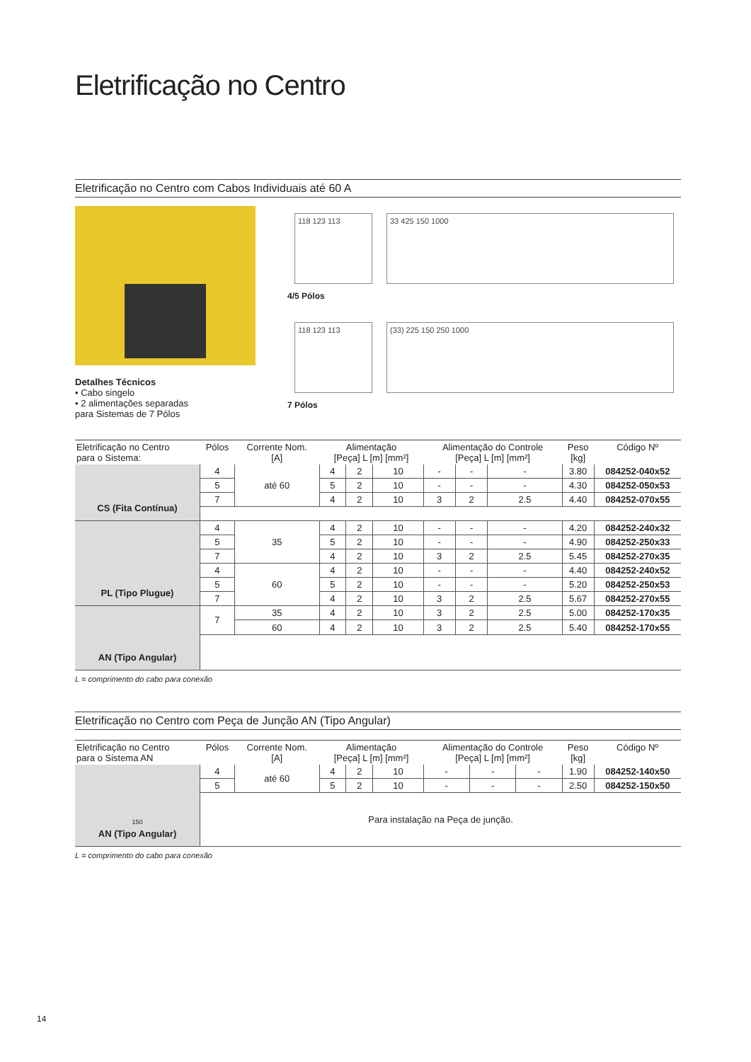Eletrificação no Centro
Eletrificação no Centro com Cabos Individuais até 60 A
Detalhes Técnicos
• Cabo singelo
• 2 alimentações separadas
para Sistemas de 7 Pólos
118 123 113 33 425 150 1000
4/5 Pólos
118 123 113 (33) 225 150 250 1000
7 Pólos
| Eletrificação no Centro para o Sistema: | Pólos | Corrente Nom. [A] | Alimentação [Peça] L [m] [mm²] | | | Alimentação do Controle [Peça] L [m] [mm²] | | | Peso [kg] | Código Nº |
| --- | --- | --- | --- | --- | --- | --- | --- | --- | --- | --- |
| CS (Fita Contínua) | 4 | até 60 | 4 | 2 | 10 | - | - | - | 3.80 | 084252-040x52 |
| | 5 | | 5 | 2 | 10 | - | - | - | 4.30 | 084252-050x53 |
| | 7 | | 4 | 2 | 10 | 3 | 2 | 2.5 | 4.40 | 084252-070x55 |
| PL (Tipo Plugue) | 4 | 35 | 4 | 2 | 10 | - | - | - | 4.20 | 084252-240x32 |
| | 5 | | 5 | 2 | 10 | - | - | - | 4.90 | 084252-250x33 |
| | 7 | | 4 | 2 | 10 | 3 | 2 | 2.5 | 5.45 | 084252-270x35 |
| | 4 | 60 | 4 | 2 | 10 | - | - | - | 4.40 | 084252-240x52 |
| | 5 | | 5 | 2 | 10 | - | - | - | 5.20 | 084252-250x53 |
| | 7 | | 4 | 2 | 10 | 3 | 2 | 2.5 | 5.67 | 084252-270x55 |
| AN (Tipo Angular) | 7 | 35 | 4 | 2 | 10 | 3 | 2 | 2.5 | 5.00 | 084252-170x35 |
| | | 60 | 4 | 2 | 10 | 3 | 2 | 2.5 | 5.40 | 084252-170x55 |
L = comprimento do cabo para conexão
Eletrificação no Centro com Peça de Junção AN (Tipo Angular)
| Eletrificação no Centro para o Sistema AN | Pólos | Corrente Nom. [A] | Alimentação [Peça] L [m] [mm²] | | | Alimentação do Controle [Peça] L [m] [mm²] | | | Peso [kg] | Código Nº |
| --- | --- | --- | --- | --- | --- | --- | --- | --- | --- | --- |
| 150 AN (Tipo Angular) | 4 | até 60 | 4 | 2 | 10 | - | - | - | 1.90 | 084252-140x50 |
| | 5 | | 5 | 2 | 10 | - | - | - | 2.50 | 084252-150x50 |
| | Para instalação na Peça de junção. | | | | | | | | | |
L = comprimento do cabo para conexão
14